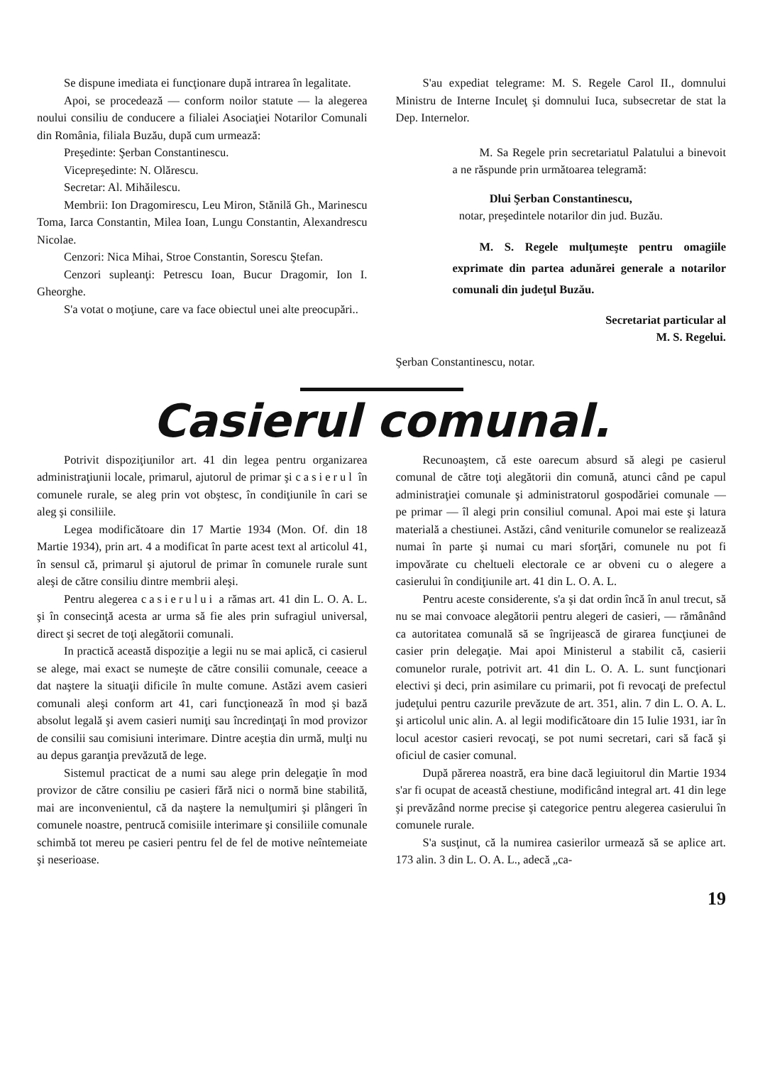Se dispune imediata ei funcţionare după intrarea în legalitate.
Apoi, se procedează — conform noilor statute — la alegerea noului consiliu de conducere a filialei Asociaţiei Notarilor Comunali din România, filiala Buzău, după cum urmează:
Preşedinte: Şerban Constantinescu.
Vicepreşedinte: N. Olărescu.
Secretar: Al. Mihăilescu.
Membrii: Ion Dragomirescu, Leu Miron, Stănilă Gh., Marinescu Toma, Iarca Constantin, Milea Ioan, Lungu Constantin, Alexandrescu Nicolae.
Cenzori: Nica Mihai, Stroe Constantin, Sorescu Ştefan.
Cenzori supleanţi: Petrescu Ioan, Bucur Dragomir, Ion I. Gheorghe.
S'a votat o moţiune, care va face obiectul unei alte preocupări..
S'au expediat telegrame: M. S. Regele Carol II., domnului Ministru de Interne Inculeţ şi domnului Iuca, subsecretar de stat la Dep. Internelor.
M. Sa Regele prin secretariatul Palatului a binevoit a ne răspunde prin următoarea telegramă:
Dlui Şerban Constantinescu,
notar, preşedintele notarilor din jud. Buzău.
M. S. Regele mulţumeşte pentru omagiile exprimate din partea adunărei generale a notarilor comunali din judeţul Buzău.
Secretariat particular al
M. S. Regelui.
Şerban Constantinescu, notar.
Casierul comunal.
Potrivit dispoziţiunilor art. 41 din legea pentru organizarea administraţiunii locale, primarul, ajutorul de primar şi casierul în comunele rurale, se aleg prin vot obştesc, în condiţiunile în cari se aleg şi consiliile.
Legea modificătoare din 17 Martie 1934 (Mon. Of. din 18 Martie 1934), prin art. 4 a modificat în parte acest text al articolul 41, în sensul că, primarul şi ajutorul de primar în comunele rurale sunt aleşi de către consiliu dintre membrii aleşi.
Pentru alegerea casierului a rămas art. 41 din L. O. A. L. şi în consecinţă acesta ar urma să fie ales prin sufragiul universal, direct şi secret de toţi alegătorii comunali.
In practică această dispoziţie a legii nu se mai aplică, ci casierul se alege, mai exact se numeşte de către consilii comunale, ceeace a dat naştere la situaţii dificile în multe comune. Astăzi avem casieri comunali aleşi conform art 41, cari funcţionează în mod şi bază absolut legală şi avem casieri numiţi sau încredinţaţi în mod provizor de consilii sau comisiuni interimare. Dintre aceştia din urmă, mulţi nu au depus garanţia prevăzută de lege.
Sistemul practicat de a numi sau alege prin delegaţie în mod provizor de către consiliu pe casieri fără nici o normă bine stabilită, mai are inconvenientul, că da naştere la nemulţumiri şi plângeri în comunele noastre, pentrucă comisiile interimare şi consiliile comunale schimbă tot mereu pe casieri pentru fel de fel de motive neîntemeiate şi neserioase.
Recunoaştem, că este oarecum absurd să alegi pe casierul comunal de către toţi alegătorii din comună, atunci când pe capul administraţiei comunale şi administratorul gospodăriei comunale — pe primar — îl alegi prin consiliul comunal. Apoi mai este şi latura materială a chestiunei. Astăzi, când veniturile comunelor se realizează numai în parte şi numai cu mari sforţări, comunele nu pot fi impovărate cu cheltueli electorale ce ar obveni cu o alegere a casierului în condiţiunile art. 41 din L. O. A. L.
Pentru aceste considerente, s'a şi dat ordin încă în anul trecut, să nu se mai convoace alegătorii pentru alegeri de casieri, — rămânând ca autoritatea comunală să se îngrijească de girarea funcţiunei de casier prin delegaţie. Mai apoi Ministerul a stabilit că, casierii comunelor rurale, potrivit art. 41 din L. O. A. L. sunt funcţionari electivi şi deci, prin asimilare cu primarii, pot fi revocaţi de prefectul judeţului pentru cazurile prevăzute de art. 351, alin. 7 din L. O. A. L. şi articolul unic alin. A. al legii modificătoare din 15 Iulie 1931, iar în locul acestor casieri revocaţi, se pot numi secretari, cari să facă şi oficiul de casier comunal.
După părerea noastră, era bine dacă legiuitorul din Martie 1934 s'ar fi ocupat de această chestiune, modificând integral art. 41 din lege şi prevăzând norme precise şi categorice pentru alegerea casierului în comunele rurale.
S'a susţinut, că la numirea casierilor urmează să se aplice art. 173 alin. 3 din L. O. A. L., adecă „ca-
19